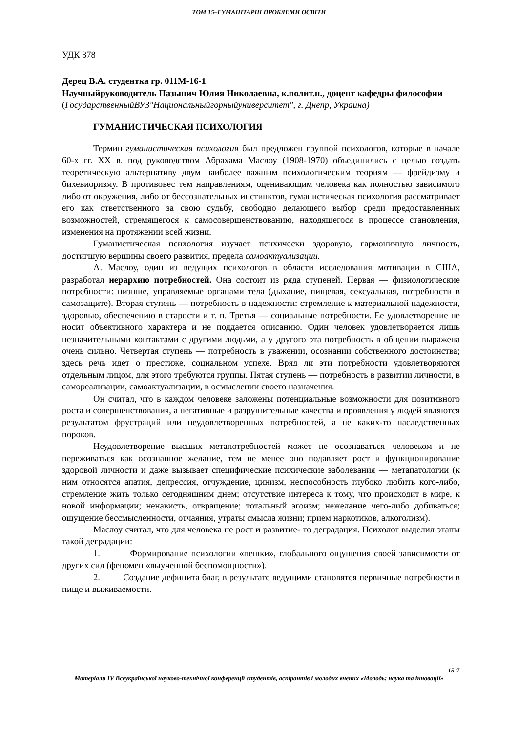ТОМ 15–ГУМАНІТАРНІ ПРОБЛЕМИ ОСВІТИ
УДК 378
Дерец В.А. студентка гр. 011М-16-1
Научныйруководитель Пазынич Юлия Николаевна, к.полит.н., доцент кафедры философии
(ГосударственныйВУЗ"Национальныйгорныйуниверситет", г. Днепр, Украина)
ГУМАНИСТИЧЕСКАЯ ПСИХОЛОГИЯ
Термин гуманистическая психология был предложен группой психологов, которые в начале 60-х гг. XX в. под руководством Абрахама Маслоу (1908-1970) объединились с целью создать теоретическую альтернативу двум наиболее важным психологическим теориям — фрейдизму и бихевиоризму. В противовес тем направлениям, оценивающим человека как полностью зависимого либо от окружения, либо от бессознательных инстинктов, гуманистическая психология рассматривает его как ответственного за свою судьбу, свободно делающего выбор среди предоставленных возможностей, стремящегося к самосовершенствованию, находящегося в процессе становления, изменения на протяжении всей жизни.
Гуманистическая психология изучает психически здоровую, гармоничную личность, достигшую вершины своего развития, предела самоактуализации.
А. Маслоу, один из ведущих психологов в области исследования мотивации в США, разработал иерархию потребностей. Она состоит из ряда ступеней. Первая — физиологические потребности: низшие, управляемые органами тела (дыхание, пищевая, сексуальная, потребности в самозащите). Вторая ступень — потребность в надежности: стремление к материальной надежности, здоровью, обеспечению в старости и т. п. Третья — социальные потребности. Ее удовлетворение не носит объективного характера и не поддается описанию. Один человек удовлетворяется лишь незначительными контактами с другими людьми, а у другого эта потребность в общении выражена очень сильно. Четвертая ступень — потребность в уважении, осознании собственного достоинства; здесь речь идет о престиже, социальном успехе. Вряд ли эти потребности удовлетворяются отдельным лицом, для этого требуются группы. Пятая ступень — потребность в развитии личности, в самореализации, самоактуализации, в осмыслении своего назначения.
Он считал, что в каждом человеке заложены потенциальные возможности для позитивного роста и совершенствования, а негативные и разрушительные качества и проявления у людей являются результатом фрустраций или неудовлетворенных потребностей, а не каких-то наследственных пороков.
Неудовлетворение высших метапотребностей может не осознаваться человеком и не переживаться как осознанное желание, тем не менее оно подавляет рост и функционирование здоровой личности и даже вызывает специфические психические заболевания — метапатологии (к ним относятся апатия, депрессия, отчуждение, цинизм, неспособность глубоко любить кого-либо, стремление жить только сегодняшним днем; отсутствие интереса к тому, что происходит в мире, к новой информации; ненависть, отвращение; тотальный эгоизм; нежелание чего-либо добиваться; ощущение бессмысленности, отчаяния, утраты смысла жизни; прием наркотиков, алкоголизм).
Маслоу считал, что для человека не рост и развитие- то деградация. Психолог выделил этапы такой деградации:
1. Формирование психологии «пешки», глобального ощущения своей зависимости от других сил (феномен «выученной беспомощности»).
2. Создание дефицита благ, в результате ведущими становятся первичные потребности в пище и выживаемости.
15-7
Матеріали IV Всеукраїнської науково-технічної конференції студентів, аспірантів і молодих вчених «Молодь: наука та інновації»